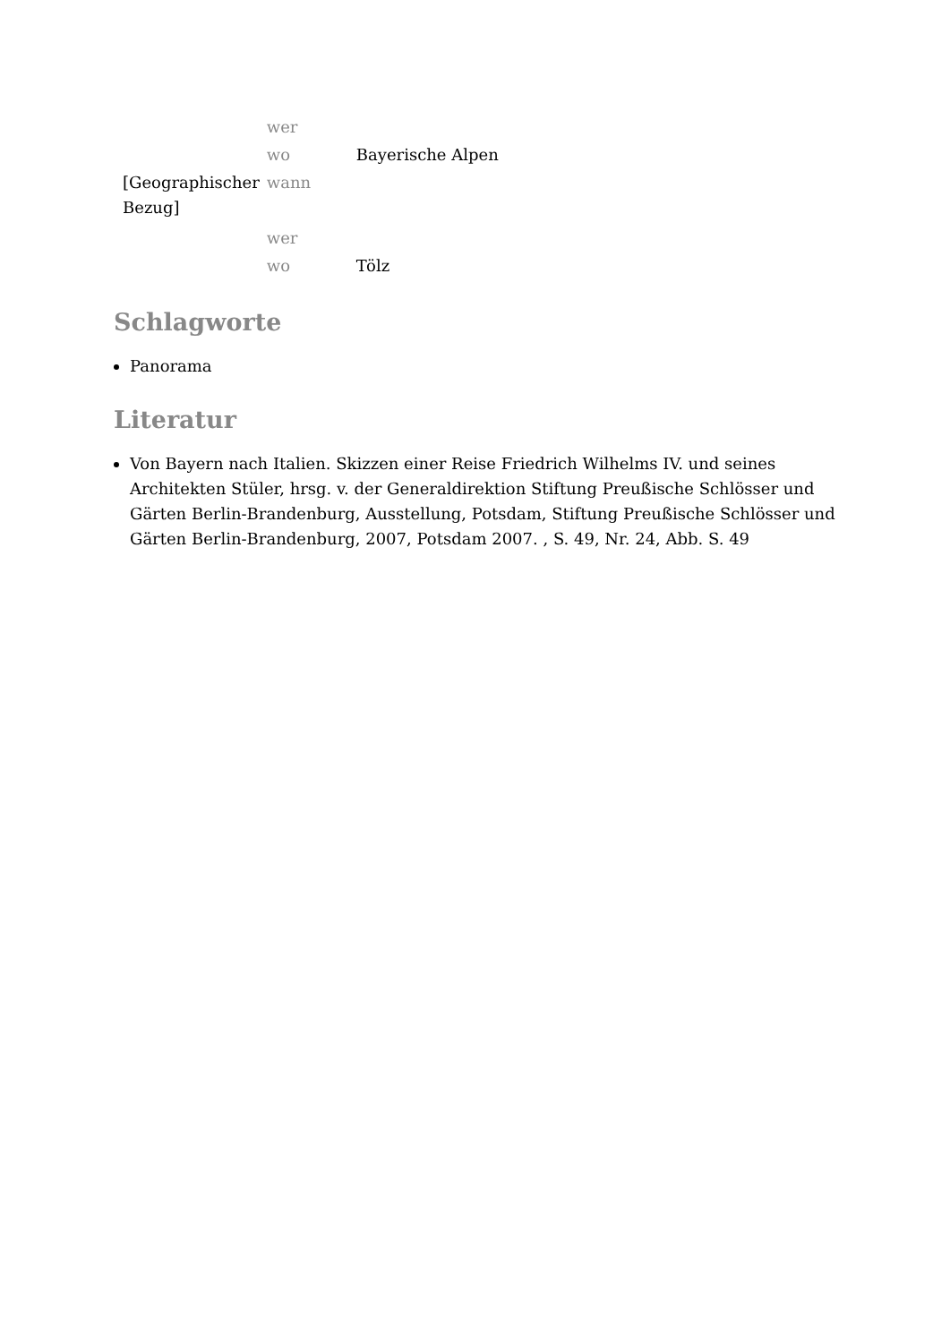| | wer | |
| | wo | Bayerische Alpen |
| [Geographischer Bezug] | wann | |
| | wer | |
| | wo | Tölz |
Schlagworte
Panorama
Literatur
Von Bayern nach Italien. Skizzen einer Reise Friedrich Wilhelms IV. und seines Architekten Stüler, hrsg. v. der Generaldirektion Stiftung Preußische Schlösser und Gärten Berlin-Brandenburg, Ausstellung, Potsdam, Stiftung Preußische Schlösser und Gärten Berlin-Brandenburg, 2007, Potsdam 2007. , S. 49, Nr. 24, Abb. S. 49